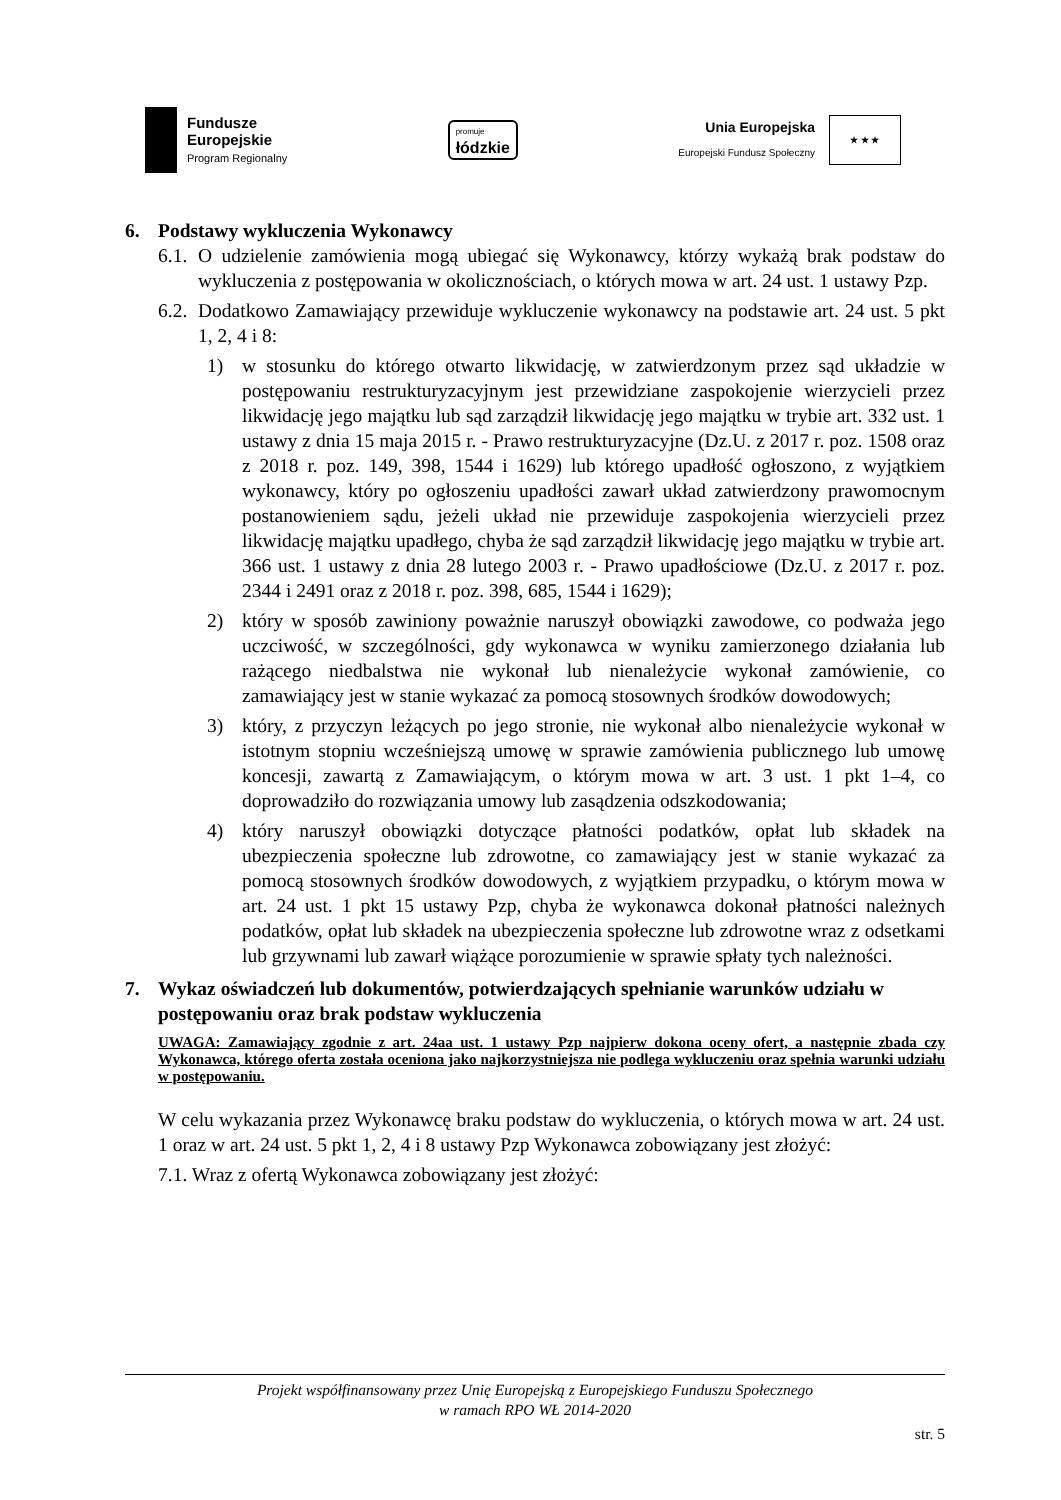Fundusze
Europejskie
Program Regionalny
promuje
łódzkie
Unia Europejska
Europejski Fundusz Społeczny
★ ★ ★
6. Podstawy wykluczenia Wykonawcy
6.1.
O udzielenie zamówienia mogą ubiegać się Wykonawcy, którzy wykażą brak podstaw do wykluczenia z postępowania w okolicznościach, o których mowa w art. 24 ust. 1 ustawy Pzp.
6.2.
Dodatkowo Zamawiający przewiduje wykluczenie wykonawcy na podstawie art. 24 ust. 5 pkt 1, 2, 4 i 8:
1) w stosunku do którego otwarto likwidację, w zatwierdzonym przez sąd układzie w postępowaniu restrukturyzacyjnym jest przewidziane zaspokojenie wierzycieli przez likwidację jego majątku lub sąd zarządził likwidację jego majątku w trybie art. 332 ust. 1 ustawy z dnia 15 maja 2015 r. - Prawo restrukturyzacyjne (Dz.U. z 2017 r. poz. 1508 oraz z 2018 r. poz. 149, 398, 1544 i 1629) lub którego upadłość ogłoszono, z wyjątkiem wykonawcy, który po ogłoszeniu upadłości zawarł układ zatwierdzony prawomocnym postanowieniem sądu, jeżeli układ nie przewiduje zaspokojenia wierzycieli przez likwidację majątku upadłego, chyba że sąd zarządził likwidację jego majątku w trybie art. 366 ust. 1 ustawy z dnia 28 lutego 2003 r. - Prawo upadłościowe (Dz.U. z 2017 r. poz. 2344 i 2491 oraz z 2018 r. poz. 398, 685, 1544 i 1629);
2) który w sposób zawiniony poważnie naruszył obowiązki zawodowe, co podważa jego uczciwość, w szczególności, gdy wykonawca w wyniku zamierzonego działania lub rażącego niedbalstwa nie wykonał lub nienależycie wykonał zamówienie, co zamawiający jest w stanie wykazać za pomocą stosownych środków dowodowych;
3) który, z przyczyn leżących po jego stronie, nie wykonał albo nienależycie wykonał w istotnym stopniu wcześniejszą umowę w sprawie zamówienia publicznego lub umowę koncesji, zawartą z Zamawiającym, o którym mowa w art. 3 ust. 1 pkt 1–4, co doprowadziło do rozwiązania umowy lub zasądzenia odszkodowania;
4) który naruszył obowiązki dotyczące płatności podatków, opłat lub składek na ubezpieczenia społeczne lub zdrowotne, co zamawiający jest w stanie wykazać za pomocą stosownych środków dowodowych, z wyjątkiem przypadku, o którym mowa w art. 24 ust. 1 pkt 15 ustawy Pzp, chyba że wykonawca dokonał płatności należnych podatków, opłat lub składek na ubezpieczenia społeczne lub zdrowotne wraz z odsetkami lub grzywnami lub zawarł wiążące porozumienie w sprawie spłaty tych należności.
7. Wykaz oświadczeń lub dokumentów, potwierdzających spełnianie warunków udziału w postępowaniu oraz brak podstaw wykluczenia
UWAGA: Zamawiający zgodnie z art. 24aa ust. 1 ustawy Pzp najpierw dokona oceny ofert, a następnie zbada czy Wykonawca, którego oferta została oceniona jako najkorzystniejsza nie podlega wykluczeniu oraz spełnia warunki udziału w postępowaniu.
W celu wykazania przez Wykonawcę braku podstaw do wykluczenia, o których mowa w art. 24 ust. 1 oraz w art. 24 ust. 5 pkt 1, 2, 4 i 8 ustawy Pzp Wykonawca zobowiązany jest złożyć:
7.1. Wraz z ofertą Wykonawca zobowiązany jest złożyć:
Projekt współfinansowany przez Unię Europejską z Europejskiego Funduszu Społecznego
w ramach RPO WŁ 2014-2020
str. 5